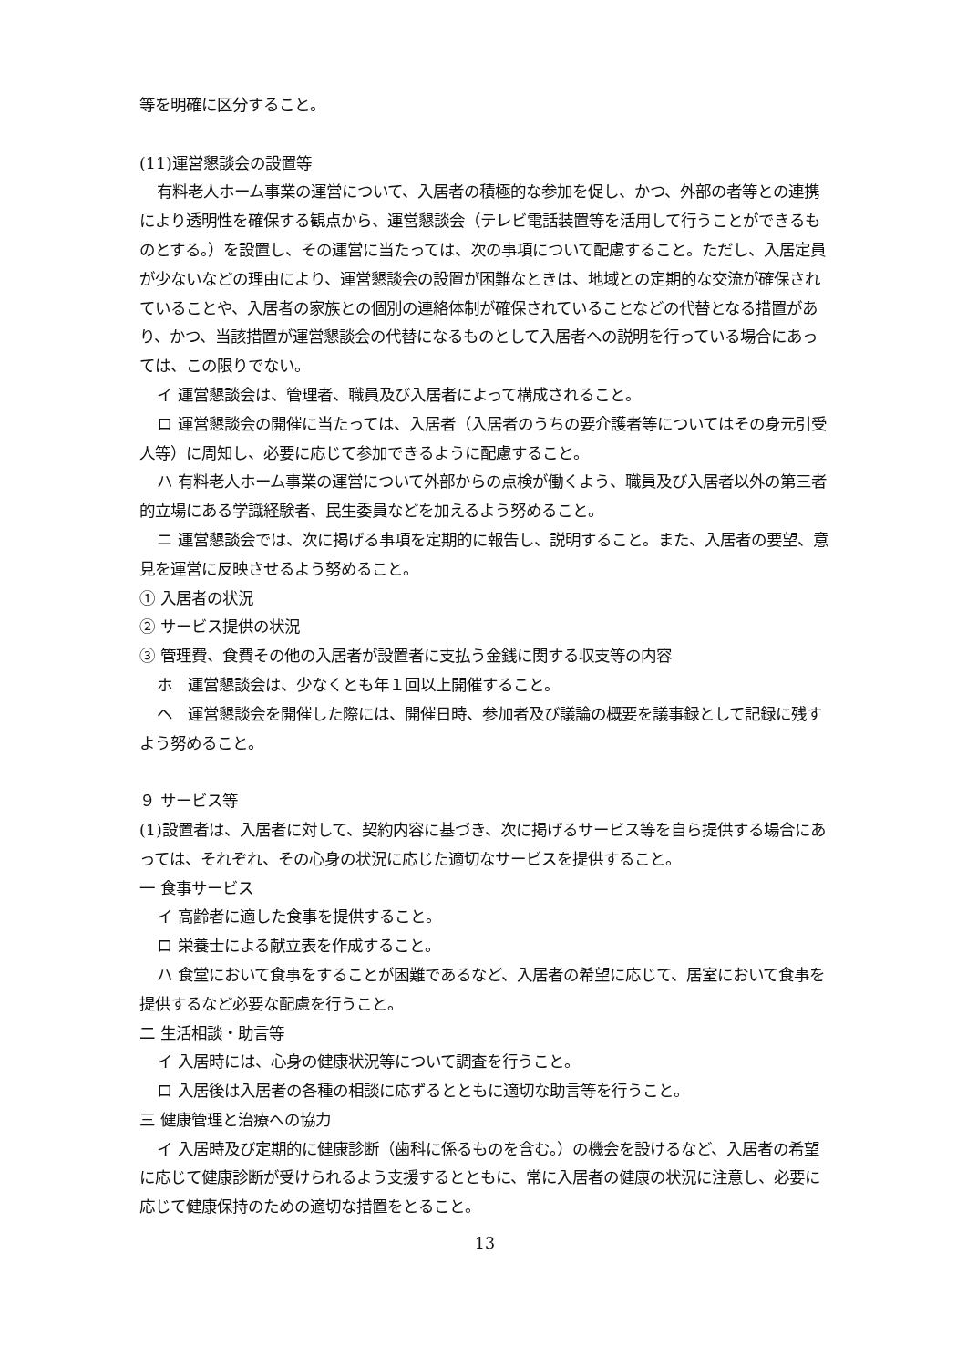等を明確に区分すること。
(11)運営懇談会の設置等
有料老人ホーム事業の運営について、入居者の積極的な参加を促し、かつ、外部の者等との連携により透明性を確保する観点から、運営懇談会（テレビ電話装置等を活用して行うことができるものとする。）を設置し、その運営に当たっては、次の事項について配慮すること。ただし、入居定員が少ないなどの理由により、運営懇談会の設置が困難なときは、地域との定期的な交流が確保されていることや、入居者の家族との個別の連絡体制が確保されていることなどの代替となる措置があり、かつ、当該措置が運営懇談会の代替になるものとして入居者への説明を行っている場合にあっては、この限りでない。
イ 運営懇談会は、管理者、職員及び入居者によって構成されること。
ロ 運営懇談会の開催に当たっては、入居者（入居者のうちの要介護者等についてはその身元引受人等）に周知し、必要に応じて参加できるように配慮すること。
ハ 有料老人ホーム事業の運営について外部からの点検が働くよう、職員及び入居者以外の第三者的立場にある学識経験者、民生委員などを加えるよう努めること。
ニ 運営懇談会では、次に掲げる事項を定期的に報告し、説明すること。また、入居者の要望、意見を運営に反映させるよう努めること。
① 入居者の状況
② サービス提供の状況
③ 管理費、食費その他の入居者が設置者に支払う金銭に関する収支等の内容
ホ　運営懇談会は、少なくとも年１回以上開催すること。
ヘ　運営懇談会を開催した際には、開催日時、参加者及び議論の概要を議事録として記録に残すよう努めること。
９ サービス等
(1)設置者は、入居者に対して、契約内容に基づき、次に掲げるサービス等を自ら提供する場合にあっては、それぞれ、その心身の状況に応じた適切なサービスを提供すること。
一 食事サービス
イ 高齢者に適した食事を提供すること。
ロ 栄養士による献立表を作成すること。
ハ 食堂において食事をすることが困難であるなど、入居者の希望に応じて、居室において食事を提供するなど必要な配慮を行うこと。
二 生活相談・助言等
イ 入居時には、心身の健康状況等について調査を行うこと。
ロ 入居後は入居者の各種の相談に応ずるとともに適切な助言等を行うこと。
三 健康管理と治療への協力
イ 入居時及び定期的に健康診断（歯科に係るものを含む。）の機会を設けるなど、入居者の希望に応じて健康診断が受けられるよう支援するとともに、常に入居者の健康の状況に注意し、必要に応じて健康保持のための適切な措置をとること。
13